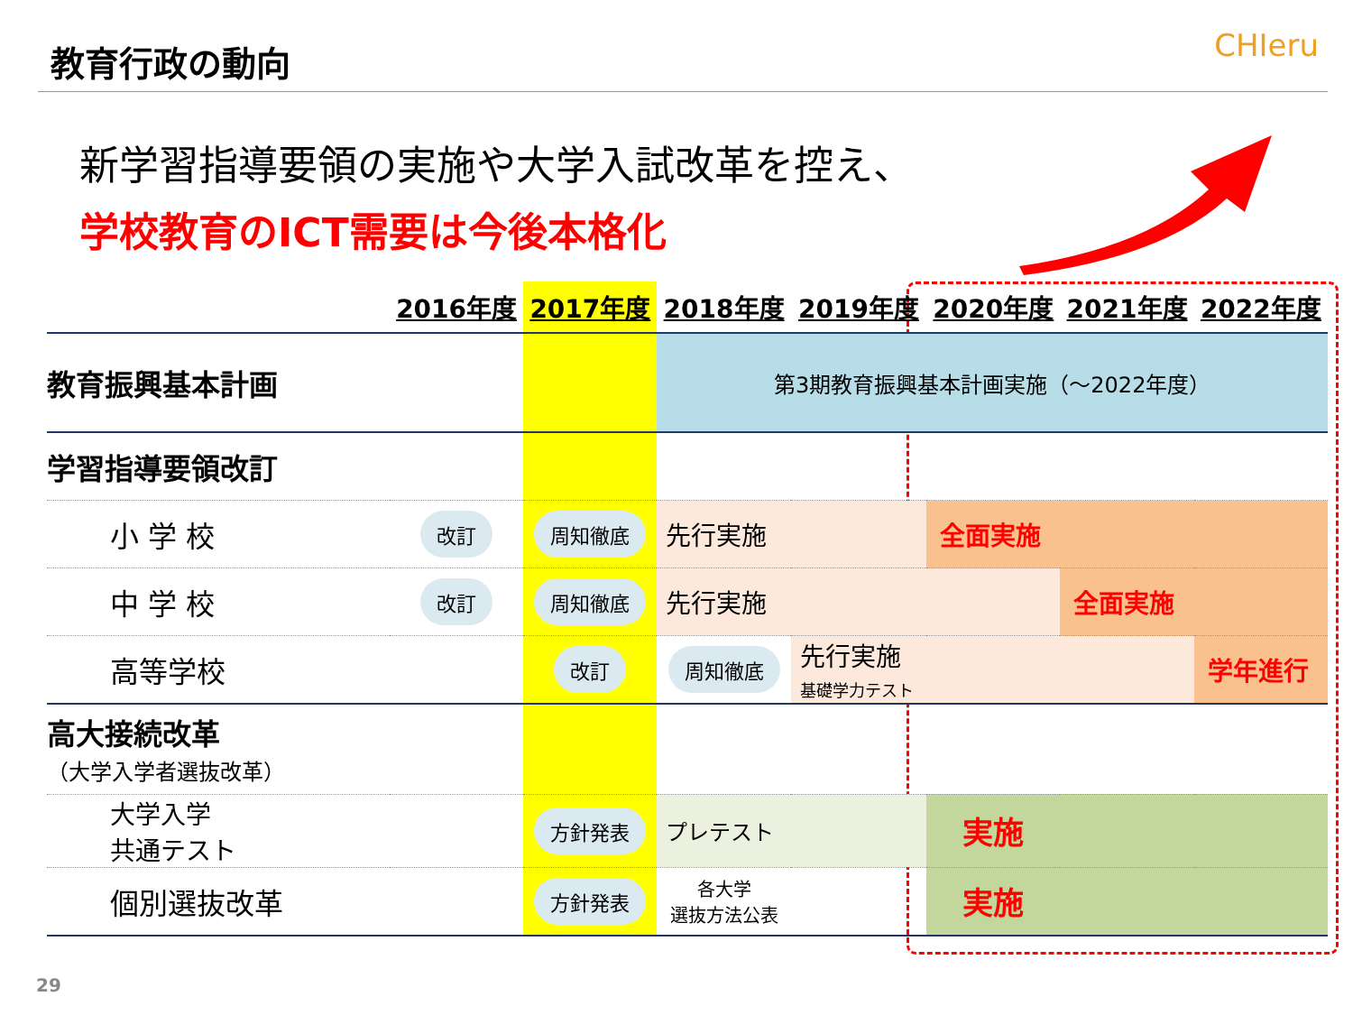教育行政の動向 CHIeru
新学習指導要領の実施や大学入試改革を控え、
学校教育のICT需要は今後本格化
| | 2016年度 | 2017年度 | 2018年度 | 2019年度 | 2020年度 | 2021年度 | 2022年度 |
| --- | --- | --- | --- | --- | --- | --- | --- |
| 教育振興基本計画 | | | 第3期教育振興基本計画実施（～2022年度） | | | | |
| 学習指導要領改訂 | | | | | | | |
| 小 学 校 | 改訂 | 周知徹底 | 先行実施 | | 全面実施 | | |
| 中 学 校 | 改訂 | 周知徹底 | 先行実施 | | | 全面実施 | |
| 高等学校 | | 改訂 | 周知徹底 | 先行実施 基礎学力テスト | | | 学年進行 |
| 高大接続改革 （大学入学者選抜改革） | | | | | | | |
| 大学入学 共通テスト | | 方針発表 | プレテスト | | 実施 | | |
| 個別選抜改革 | | 方針発表 | 各大学 選抜方法公表 | | 実施 | | |
29